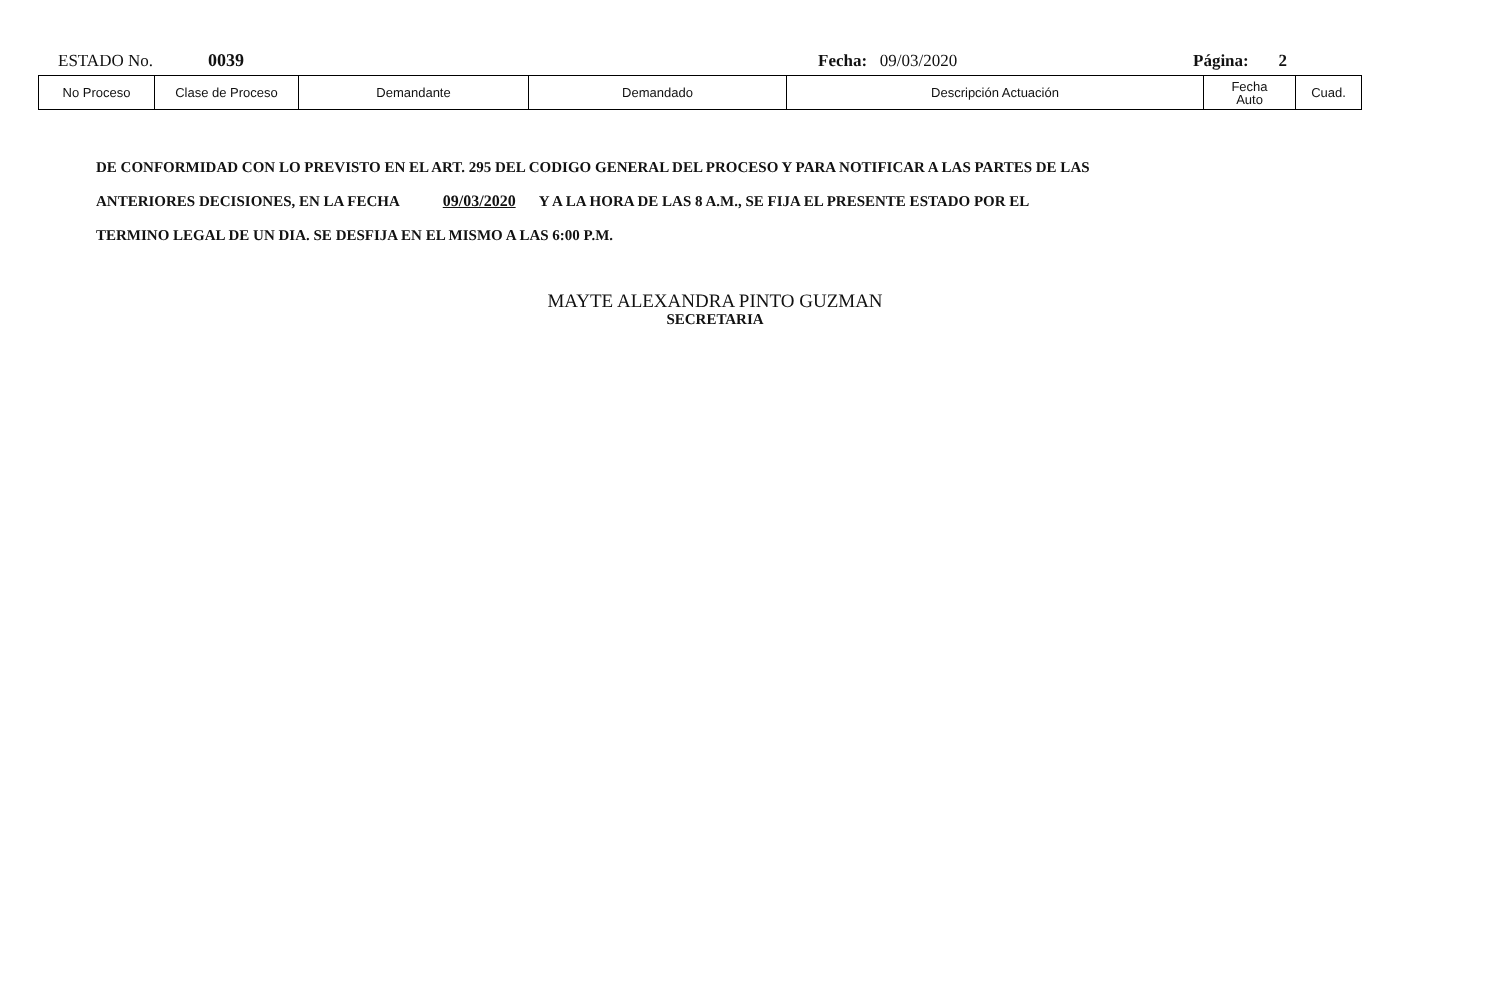ESTADO No. 0039 Fecha: 09/03/2020 Página: 2
| No Proceso | Clase de Proceso | Demandante | Demandado | Descripción Actuación | Fecha Auto | Cuad. |
| --- | --- | --- | --- | --- | --- | --- |
DE CONFORMIDAD CON LO PREVISTO EN EL ART. 295 DEL CODIGO GENERAL DEL PROCESO Y PARA NOTIFICAR A LAS PARTES DE LAS
ANTERIORES DECISIONES, EN LA FECHA 09/03/2020 Y A LA HORA DE LAS 8 A.M., SE FIJA EL PRESENTE ESTADO POR EL
TERMINO LEGAL DE UN DIA. SE DESFIJA EN EL MISMO A LAS 6:00 P.M.
MAYTE ALEXANDRA PINTO GUZMAN
SECRETARIA